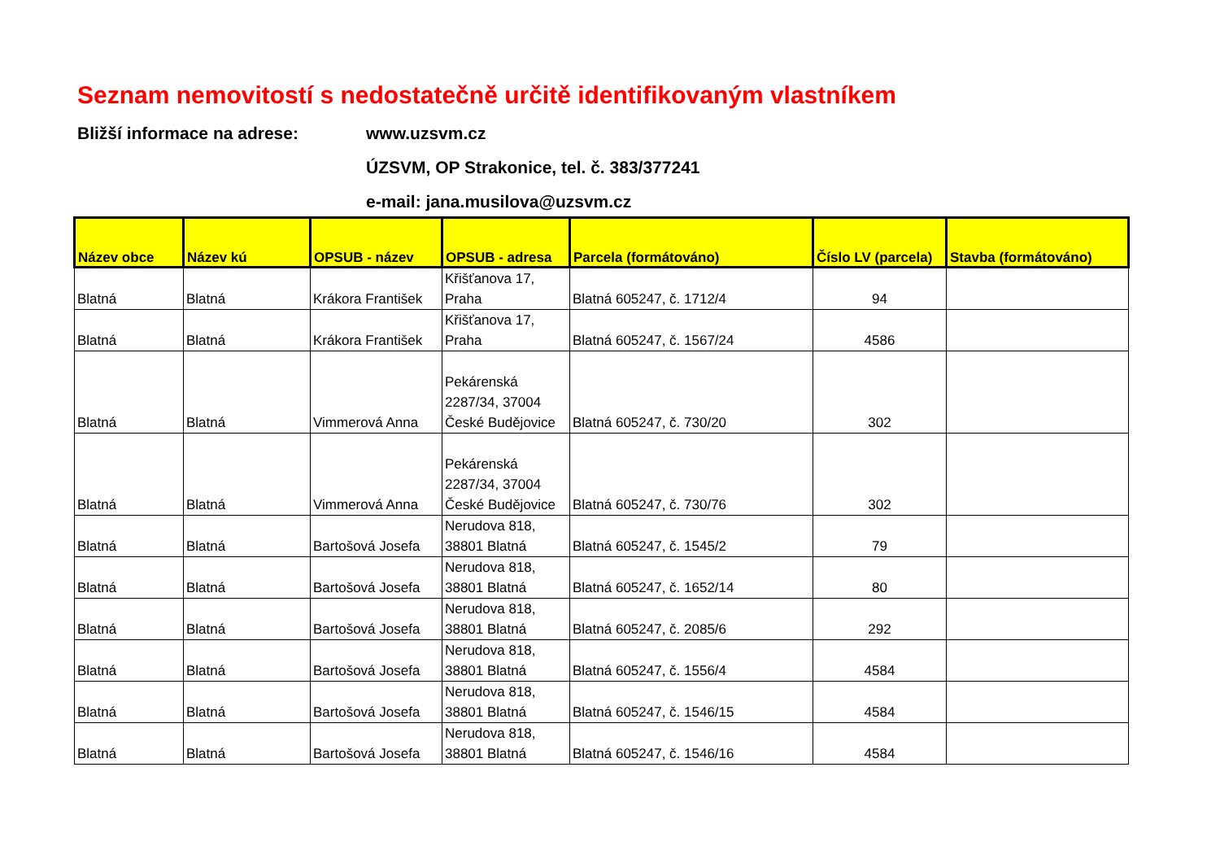Seznam nemovitostí s nedostatečně určitě identifikovaným vlastníkem
Bližší informace na adrese:
www.uzsvm.cz
ÚZSVM, OP Strakonice, tel. č. 383/377241
e-mail: jana.musilova@uzsvm.cz
| Název obce | Název kú | OPSUB - název | OPSUB - adresa | Parcela (formátováno) | Číslo LV (parcela) | Stavba (formátováno) |
| --- | --- | --- | --- | --- | --- | --- |
| Blatná | Blatná | Krákora František | Křišťanova 17, Praha | Blatná 605247, č. 1712/4 | 94 | |
| Blatná | Blatná | Krákora František | Křišťanova 17, Praha | Blatná 605247, č. 1567/24 | 4586 | |
| Blatná | Blatná | Vimmerová Anna | Pekárenská 2287/34, 37004 České Budějovice | Blatná 605247, č. 730/20 | 302 | |
| Blatná | Blatná | Vimmerová Anna | Pekárenská 2287/34, 37004 České Budějovice | Blatná 605247, č. 730/76 | 302 | |
| Blatná | Blatná | Bartošová Josefa | Nerudova 818, 38801 Blatná | Blatná 605247, č. 1545/2 | 79 | |
| Blatná | Blatná | Bartošová Josefa | Nerudova 818, 38801 Blatná | Blatná 605247, č. 1652/14 | 80 | |
| Blatná | Blatná | Bartošová Josefa | Nerudova 818, 38801 Blatná | Blatná 605247, č. 2085/6 | 292 | |
| Blatná | Blatná | Bartošová Josefa | Nerudova 818, 38801 Blatná | Blatná 605247, č. 1556/4 | 4584 | |
| Blatná | Blatná | Bartošová Josefa | Nerudova 818, 38801 Blatná | Blatná 605247, č. 1546/15 | 4584 | |
| Blatná | Blatná | Bartošová Josefa | Nerudova 818, 38801 Blatná | Blatná 605247, č. 1546/16 | 4584 | |